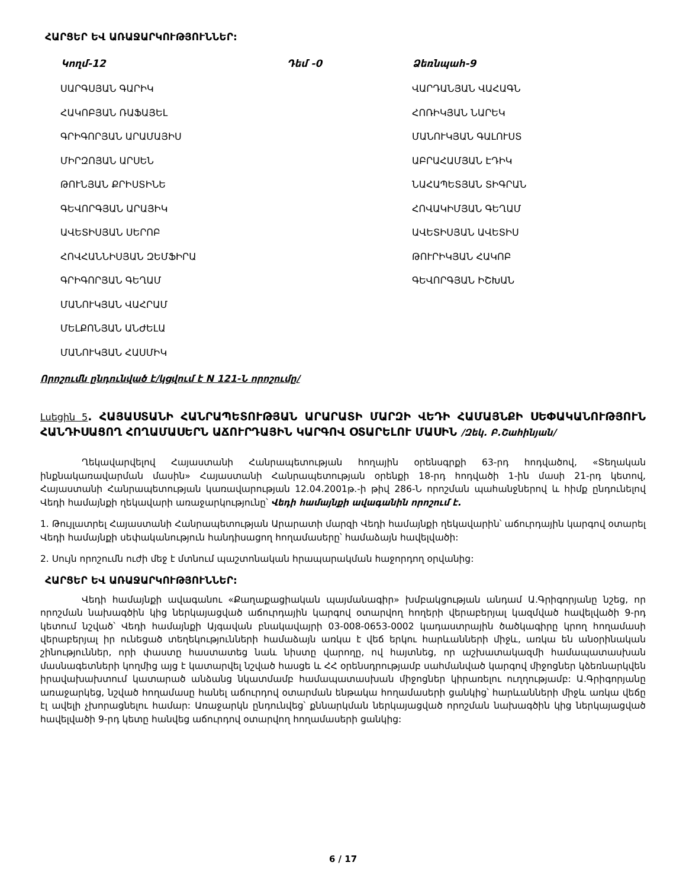ՀԱՐՑԵՐ ԵՎ ԱՌԱՋԱՐԿՈՒԹՅՈՒՆՆԵՐ:
| Կողմ-12 | Դեմ -0 | Ձեռնպահ-9 |
| --- | --- | --- |
| ՍԱՐԳՍՅԱՆ ԳԱՐԻԿ | | ՎԱՐԴԱՆՅԱՆ ՎԱՀԱԳՆ |
| ՀԱԿՈԲՅԱՆ ՌԱՖԱՅԵԼ | | ՀՈՌԻԿՅԱՆ ՆԱՐԵԿ |
| ԳՐԻԳՈՐՅԱՆ ԱՐԱՄԱՅԻՍ | | ՄԱՆՈՒԿՅԱՆ ԳԱԼՈՒՍՏ |
| ՄԻՐԶՈՅԱՆ ԱՐՍԵՆ | | ԱԲՐԱՀԱՄՅԱՆ ԷԴԻԿ |
| ԹՈՒՆՅԱՆ ՔՐԻՍՏԻՆԵ | | ՆԱՀԱՊԵՏՅԱՆ ՏԻԳՐԱՆ |
| ԳԵՎՈՐԳՅԱՆ ԱՐԱՅԻԿ | | ՀՈՎԱԿԻՄՅԱՆ ԳԵՂԱՄ |
| ԱՎԵՏԻՍՅԱՆ ՍԵՐՈԲ | | ԱՎԵՏԻՍՅԱՆ ԱՎԵՏԻՍ |
| ՀՈՎՀԱՆՆԻՍՅԱՆ ԶԵՄՖԻՐԱ | | ԹՈՒՐԻԿՅԱՆ ՀԱԿՈԲ |
| ԳՐԻԳՈՐՅԱՆ ԳԵՂԱՄ | | ԳԵՎՈՐԳՅԱՆ ԻՇԽԱՆ |
| ՄԱՆՈՒԿՅԱՆ ՎԱՀՐԱՄ | | |
| ՄԵԼՔՈՆՅԱՆ ԱՆԺԵԼԱ | | |
| ՄԱՆՈՒԿՅԱՆ ՀԱՍՄԻԿ | | |
Որոշումն ընդունված է/կցվում է N 121-Ն որոշումը/
Լսեցին 5. ՀԱՅԱՍՏԱՆԻ ՀԱՆՐԱՊԵՏՈՒԹՅԱՆ ԱՐԱՐԱՏԻ ՄԱՐԶԻ ՎԵԴԻ ՀԱՄԱՅՆՔԻ ՍԵՓԱԿԱՆՈՒԹՅՈՒՆ ՀԱՆԴԻՍԱՑՈՂ ՀՈՂԱՄԱՍԵՐՆ ԱՃՈՒՐԴԱՅԻՆ ԿԱՐԳՈՎ ՕՏԱՐԵԼՈՒ ՄԱՍԻՆ /Զեկ. Բ.Շահինյան/
Ղեկավարվելով Հայաստանի Հանրապետության հողային օրենսգրքի 63-րդ հոդվածով, «Տեղական ինքնակառավարման մասին» Հայաստանի Հանրապետության օրենքի 18-րդ հոդվածի 1-ին մասի 21-րդ կետով, Հայաստանի Հանրապետության կառավարության 12.04.2001թ.-ի թիվ 286-Ն որոշման պահանջներով և հիմք ընդունելով Վեդի համայնքի ղեկավարի առաջարկությունը՝ Վեդի համայնքի ավագանին որոշում է.
1. Թույլատրել Հայաստանի Հանրապետության Արարատի մարզի Վեդի համայնքի ղեկավարին՝ աճուրդային կարգով օտարել Վեդի համայնքի սեփականություն հանդիսացող հողամասերը՝ համաձայն հավելվածի:
2. Սույն որոշումն ուժի մեջ է մտնում պաշտոնական հրապարակման հաջորդող օրվանից:
ՀԱՐՑԵՐ ԵՎ ԱՌԱՋԱՐԿՈՒԹՅՈՒՆՆԵՐ:
Վեդի համայնքի ավագանու «Քաղաքացիական պայմանագիր» խմբակցության անդամ Ա.Գրիգորյանը նշեց, որ որոշման նախագծին կից ներկայացված աճուրդային կարգով օտարվող հողերի վերաբերյալ կազմված հավելվածի 9-րդ կետում նշված՝ Վեդի համայնքի Այգավան բնակավայրի 03-008-0653-0002 կադաստրային ծածկագիրը կրող հողամասի վերաբերյալ իր ունեցած տեղեկությունների համաձայն առկա է վեճ երկու հարևանների միջև, առկա են անօրինական շինություններ, որի փաստը հաստատեց նաև նիստը վարողը, ով հայտնեց, որ աշխատակազմի համապատասխան մասնագետների կողմից այց է կատարվել նշված հասցե և ՀՀ օրենսդրությամբ սահմանված կարգով միջոցներ կձեռնարկվեն իրավախախտում կատարած անձանց նկատմամբ համապատասխան միջոցներ կիրառելու ուղղությամբ: Ա.Գրիգորյանը առաջարկեց, նշված հողամասը հանել աճուրդով օտարման ենթակա հողամասերի ցանկից՝ հարևանների միջև առկա վեճը էլ ավելի չխորացնելու համար: Առաջարկն ընդունվեց՝ քննարկման ներկայացված որոշման նախագծին կից ներկայացված հավելվածի 9-րդ կետը հանվեց աճուրդով օտարվող հողամասերի ցանկից:
6 / 17